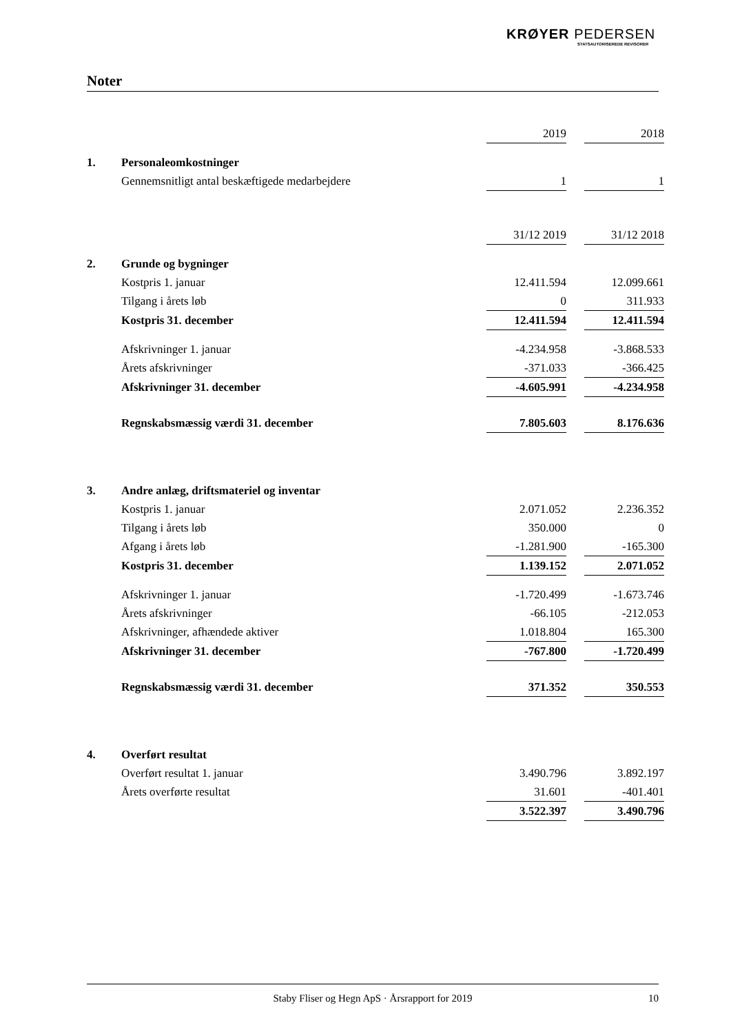KRØYER PEDERSEN
STATSAUTORISEREDE REVISORER
Noter
| | | 2019 | | 2018 |
| 1. | Personaleomkostninger | | | |
| | Gennemsnitligt antal beskæftigede medarbejdere | 1 | | 1 |
| | | 31/12 2019 | | 31/12 2018 |
| 2. | Grunde og bygninger | | | |
| | Kostpris 1. januar | 12.411.594 | | 12.099.661 |
| | Tilgang i årets løb | 0 | | 311.933 |
| | Kostpris 31. december | 12.411.594 | | 12.411.594 |
| | Afskrivninger 1. januar | -4.234.958 | | -3.868.533 |
| | Årets afskrivninger | -371.033 | | -366.425 |
| | Afskrivninger 31. december | -4.605.991 | | -4.234.958 |
| | Regnskabsmæssig værdi 31. december | 7.805.603 | | 8.176.636 |
| 3. | Andre anlæg, driftsmateriel og inventar | | | |
| | Kostpris 1. januar | 2.071.052 | | 2.236.352 |
| | Tilgang i årets løb | 350.000 | | 0 |
| | Afgang i årets løb | -1.281.900 | | -165.300 |
| | Kostpris 31. december | 1.139.152 | | 2.071.052 |
| | Afskrivninger 1. januar | -1.720.499 | | -1.673.746 |
| | Årets afskrivninger | -66.105 | | -212.053 |
| | Afskrivninger, afhændede aktiver | 1.018.804 | | 165.300 |
| | Afskrivninger 31. december | -767.800 | | -1.720.499 |
| | Regnskabsmæssig værdi 31. december | 371.352 | | 350.553 |
| 4. | Overført resultat | | | |
| | Overført resultat 1. januar | 3.490.796 | | 3.892.197 |
| | Årets overførte resultat | 31.601 | | -401.401 |
| | | 3.522.397 | | 3.490.796 |
Staby Fliser og Hegn ApS · Årsrapport for 2019 10